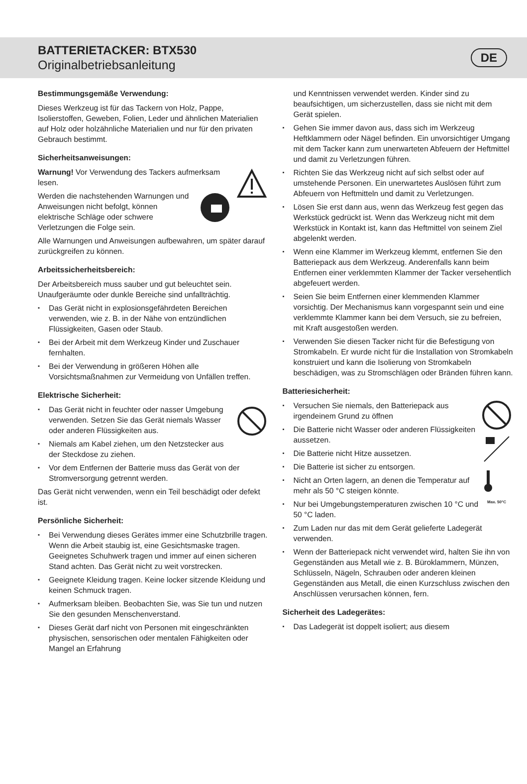BATTERIETACKER: BTX530
Originalbetriebsanleitung
DE
Bestimmungsgemäße Verwendung:
Dieses Werkzeug ist für das Tackern von Holz, Pappe, Isolierstoffen, Geweben, Folien, Leder und ähnlichen Materialien auf Holz oder holzähnliche Materialien und nur für den privaten Gebrauch bestimmt.
Sicherheitsanweisungen:
Warnung! Vor Verwendung des Tackers aufmerksam lesen.
Werden die nachstehenden Warnungen und Anweisungen nicht befolgt, können elektrische Schläge oder schwere Verletzungen die Folge sein.
Alle Warnungen und Anweisungen aufbewahren, um später darauf zurückgreifen zu können.
Arbeitssicherheitsbereich:
Der Arbeitsbereich muss sauber und gut beleuchtet sein. Unaufgeräumte oder dunkle Bereiche sind unfallträchtig.
Das Gerät nicht in explosionsgefährdeten Bereichen verwenden, wie z. B. in der Nähe von entzündlichen Flüssigkeiten, Gasen oder Staub.
Bei der Arbeit mit dem Werkzeug Kinder und Zuschauer fernhalten.
Bei der Verwendung in größeren Höhen alle Vorsichtsmaßnahmen zur Vermeidung von Unfällen treffen.
Elektrische Sicherheit:
Das Gerät nicht in feuchter oder nasser Umgebung verwenden. Setzen Sie das Gerät niemals Wasser oder anderen Flüssigkeiten aus.
Niemals am Kabel ziehen, um den Netzstecker aus der Steckdose zu ziehen.
Vor dem Entfernen der Batterie muss das Gerät von der Stromversorgung getrennt werden.
Das Gerät nicht verwenden, wenn ein Teil beschädigt oder defekt ist.
Persönliche Sicherheit:
Bei Verwendung dieses Gerätes immer eine Schutzbrille tragen. Wenn die Arbeit staubig ist, eine Gesichtsmaske tragen. Geeignetes Schuhwerk tragen und immer auf einen sicheren Stand achten. Das Gerät nicht zu weit vorstrecken.
Geeignete Kleidung tragen. Keine locker sitzende Kleidung und keinen Schmuck tragen.
Aufmerksam bleiben. Beobachten Sie, was Sie tun und nutzen Sie den gesunden Menschenverstand.
Dieses Gerät darf nicht von Personen mit eingeschränkten physischen, sensorischen oder mentalen Fähigkeiten oder Mangel an Erfahrung
und Kenntnissen verwendet werden. Kinder sind zu beaufsichtigen, um sicherzustellen, dass sie nicht mit dem Gerät spielen.
Gehen Sie immer davon aus, dass sich im Werkzeug Heftklammern oder Nägel befinden. Ein unvorsichtiger Umgang mit dem Tacker kann zum unerwarteten Abfeuern der Heftmittel und damit zu Verletzungen führen.
Richten Sie das Werkzeug nicht auf sich selbst oder auf umstehende Personen. Ein unerwartetes Auslösen führt zum Abfeuern von Heftmitteln und damit zu Verletzungen.
Lösen Sie erst dann aus, wenn das Werkzeug fest gegen das Werkstück gedrückt ist. Wenn das Werkzeug nicht mit dem Werkstück in Kontakt ist, kann das Heftmittel von seinem Ziel abgelenkt werden.
Wenn eine Klammer im Werkzeug klemmt, entfernen Sie den Batteriepack aus dem Werkzeug. Anderenfalls kann beim Entfernen einer verklemmten Klammer der Tacker versehentlich abgefeuert werden.
Seien Sie beim Entfernen einer klemmenden Klammer vorsichtig. Der Mechanismus kann vorgespannt sein und eine verklemmte Klammer kann bei dem Versuch, sie zu befreien, mit Kraft ausgestoßen werden.
Verwenden Sie diesen Tacker nicht für die Befestigung von Stromkabeln. Er wurde nicht für die Installation von Stromkabeln konstruiert und kann die Isolierung von Stromkabeln beschädigen, was zu Stromschlägen oder Bränden führen kann.
Batteriesicherheit:
Max. 50°C
Versuchen Sie niemals, den Batteriepack aus irgendeinem Grund zu öffnen
Die Batterie nicht Wasser oder anderen Flüssigkeiten aussetzen.
Die Batterie nicht Hitze aussetzen.
Die Batterie ist sicher zu entsorgen.
Nicht an Orten lagern, an denen die Temperatur auf mehr als 50 °C steigen könnte.
Nur bei Umgebungstemperaturen zwischen 10 °C und 50 °C laden.
Zum Laden nur das mit dem Gerät gelieferte Ladegerät verwenden.
Wenn der Batteriepack nicht verwendet wird, halten Sie ihn von Gegenständen aus Metall wie z. B. Büroklammern, Münzen, Schlüsseln, Nägeln, Schrauben oder anderen kleinen Gegenständen aus Metall, die einen Kurzschluss zwischen den Anschlüssen verursachen können, fern.
Sicherheit des Ladegerätes:
Das Ladegerät ist doppelt isoliert; aus diesem